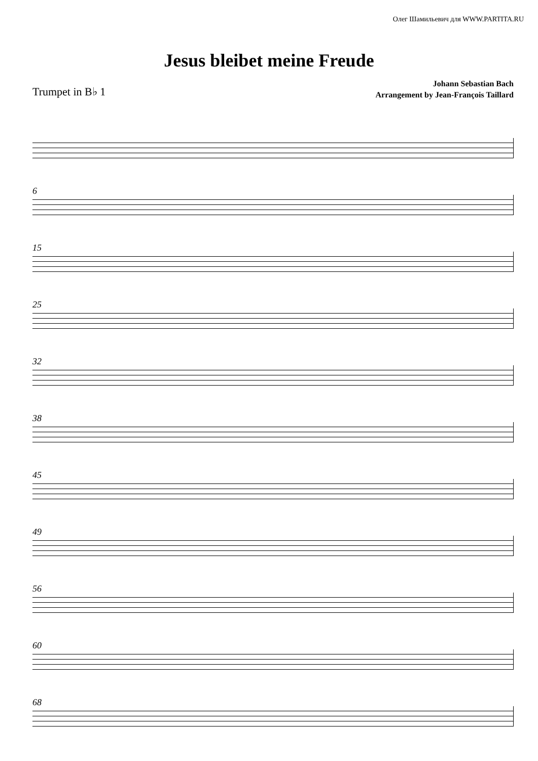Олег Шамильевич для WWW.PARTITA.RU
Jesus bleibet meine Freude
Trumpet in B♭ 1
Johann Sebastian Bach
Arrangement by Jean-François Taillard
6
15
25
32
38
45
49
56
60
68